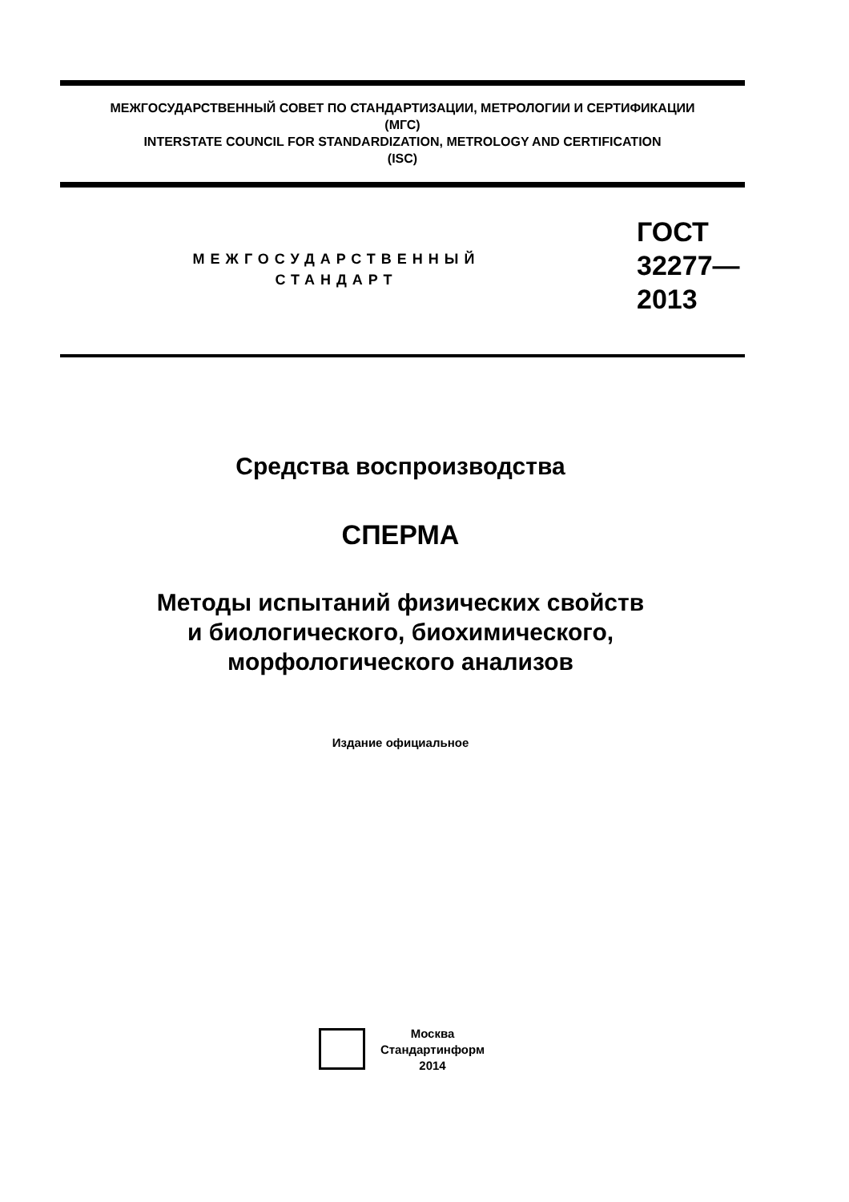МЕЖГОСУДАРСТВЕННЫЙ СОВЕТ ПО СТАНДАРТИЗАЦИИ, МЕТРОЛОГИИ И СЕРТИФИКАЦИИ
(МГС)
INTERSTATE COUNCIL FOR STANDARDIZATION, METROLOGY AND CERTIFICATION
(ISC)
МЕЖГОСУДАРСТВЕННЫЙ
СТАНДАРТ
ГОСТ
32277—
2013
Средства воспроизводства
СПЕРМА
Методы испытаний физических свойств
и биологического, биохимического,
морфологического анализов
Издание официальное
Москва
Стандартинформ
2014